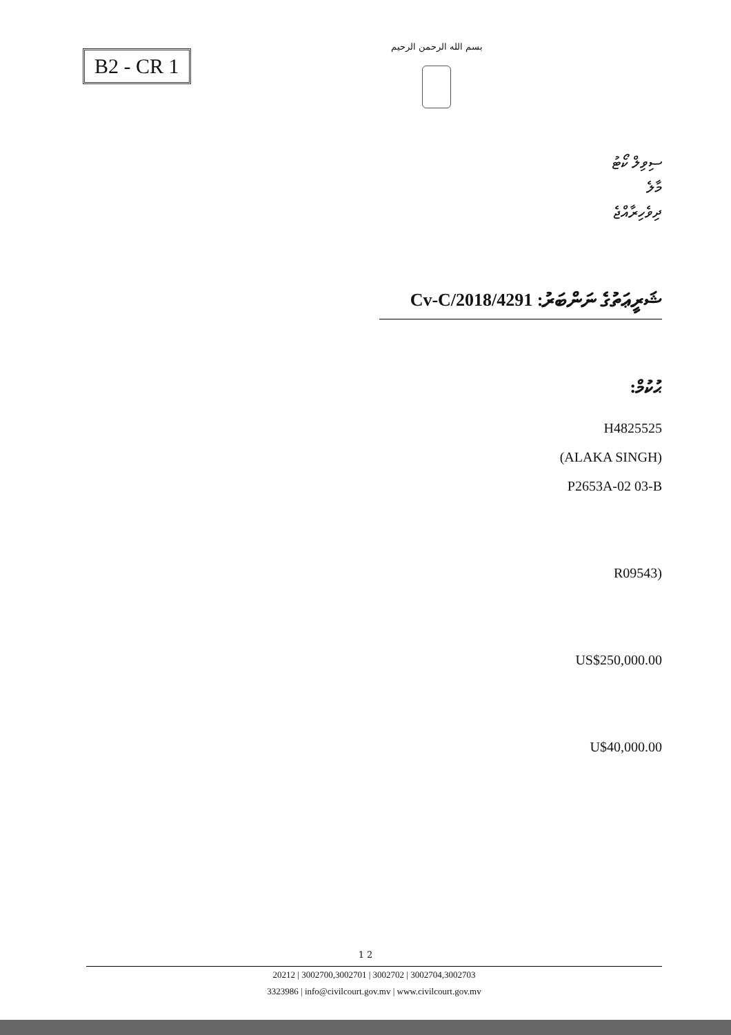B2 - CR 1
بسم الله الرحمن الرحيم
ސިވިލް ކޯޓު
މާލެ
ދިވެހިރާއްޖެ
ޝަރީޢަތުގެ ނަންބަރު: 4291/Cv-C/2018
ޙުކުމް:
H4825525
(ALAKA SINGH)
P2653A-02 03-B
(R09543
US$250,000.00
U$40,000.00
1 2
20212 | 3002700,3002701 | 3002702 | 3002704,3002703
3323986 | info@civilcourt.gov.mv | www.civilcourt.gov.mv